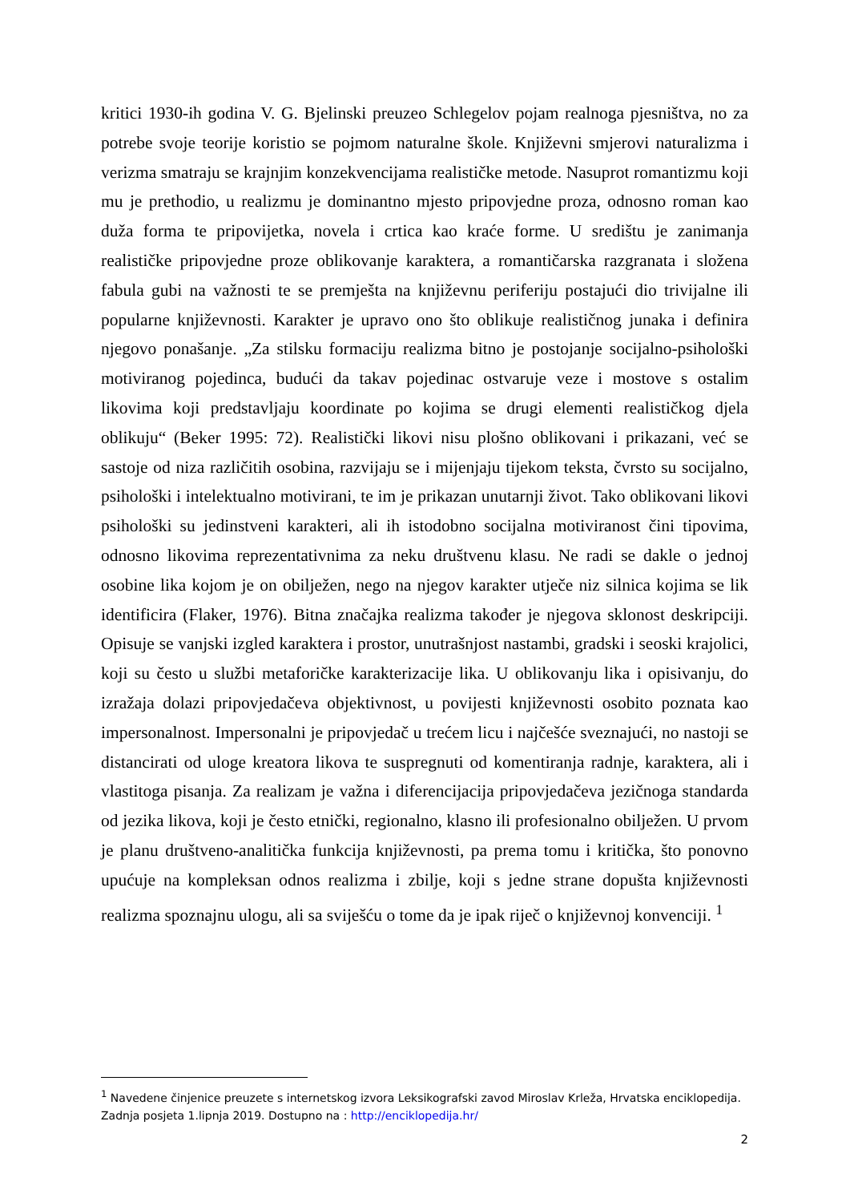kritici 1930-ih godina V. G. Bjelinski preuzeo Schlegelov pojam realnoga pjesništva, no za potrebe svoje teorije koristio se pojmom naturalne škole. Književni smjerovi naturalizma i verizma smatraju se krajnjim konzekvencijama realističke metode. Nasuprot romantizmu koji mu je prethodio, u realizmu je dominantno mjesto pripovjedne proza, odnosno roman kao duža forma te pripovijetka, novela i crtica kao kraće forme. U središtu je zanimanja realističke pripovjedne proze oblikovanje karaktera, a romantičarska razgranata i složena fabula gubi na važnosti te se premješta na književnu periferiju postajući dio trivijalne ili popularne književnosti. Karakter je upravo ono što oblikuje realističnog junaka i definira njegovo ponašanje. „Za stilsku formaciju realizma bitno je postojanje socijalno-psihološki motiviranog pojedinca, budući da takav pojedinac ostvaruje veze i mostove s ostalim likovima koji predstavljaju koordinate po kojima se drugi elementi realističkog djela oblikuju“ (Beker 1995: 72). Realistički likovi nisu plošno oblikovani i prikazani, već se sastoje od niza različitih osobina, razvijaju se i mijenjaju tijekom teksta, čvrsto su socijalno, psihološki i intelektualno motivirani, te im je prikazan unutarnji život. Tako oblikovani likovi psihološki su jedinstveni karakteri, ali ih istodobno socijalna motiviranost čini tipovima, odnosno likovima reprezentativnima za neku društvenu klasu. Ne radi se dakle o jednoj osobine lika kojom je on obilježen, nego na njegov karakter utječe niz silnica kojima se lik identificira (Flaker, 1976). Bitna značajka realizma također je njegova sklonost deskripciji. Opisuje se vanjski izgled karaktera i prostor, unutrašnjost nastambi, gradski i seoski krajolici, koji su često u službi metaforičke karakterizacije lika. U oblikovanju lika i opisivanju, do izražaja dolazi pripovjedačeva objektivnost, u povijesti književnosti osobito poznata kao impersonalnost. Impersonalni je pripovjedač u trećem licu i najčešće sveznajući, no nastoji se distancirati od uloge kreatora likova te suspregnuti od komentiranja radnje, karaktera, ali i vlastitoga pisanja. Za realizam je važna i diferencijacija pripovjedačeva jezičnoga standarda od jezika likova, koji je često etnički, regionalno, klasno ili profesionalno obilježen. U prvom je planu društveno-analitička funkcija književnosti, pa prema tomu i kritička, što ponovno upućuje na kompleksan odnos realizma i zbilje, koji s jedne strane dopušta književnosti realizma spoznajnu ulogu, ali sa sviješću o tome da je ipak riječ o književnoj konvenciji. <sup>1</sup>
<sup>1</sup> Navedene činjenice preuzete s internetskog izvora Leksikografski zavod Miroslav Krleža, Hrvatska enciklopedija. Zadnja posjeta 1.lipnja 2019. Dostupno na : http://enciklopedija.hr/
2